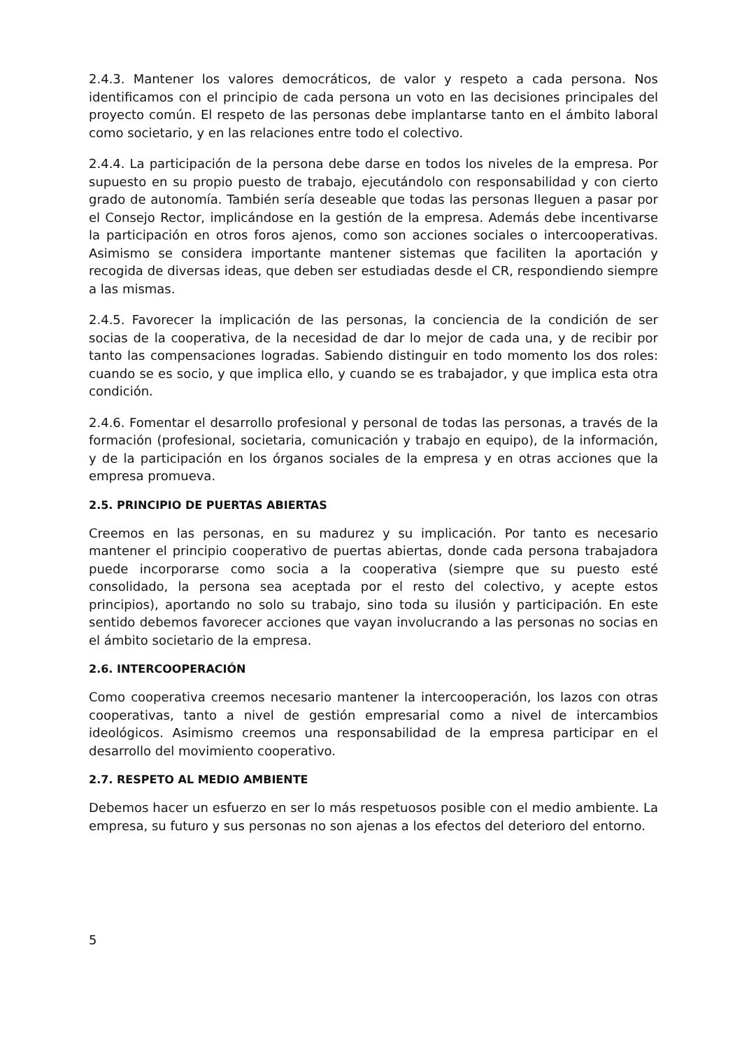2.4.3. Mantener los valores democráticos, de valor y respeto a cada persona. Nos identificamos con el principio de cada persona un voto en las decisiones principales del proyecto común. El respeto de las personas debe implantarse tanto en el ámbito laboral como societario, y en las relaciones entre todo el colectivo.
2.4.4. La participación de la persona debe darse en todos los niveles de la empresa. Por supuesto en su propio puesto de trabajo, ejecutándolo con responsabilidad y con cierto grado de autonomía. También sería deseable que todas las personas lleguen a pasar por el Consejo Rector, implicándose en la gestión de la empresa. Además debe incentivarse la participación en otros foros ajenos, como son acciones sociales o intercooperativas. Asimismo se considera importante mantener sistemas que faciliten la aportación y recogida de diversas ideas, que deben ser estudiadas desde el CR, respondiendo siempre a las mismas.
2.4.5. Favorecer la implicación de las personas, la conciencia de la condición de ser socias de la cooperativa, de la necesidad de dar lo mejor de cada una, y de recibir por tanto las compensaciones logradas. Sabiendo distinguir en todo momento los dos roles: cuando se es socio, y que implica ello, y cuando se es trabajador, y que implica esta otra condición.
2.4.6. Fomentar el desarrollo profesional y personal de todas las personas, a través de la formación (profesional, societaria, comunicación y trabajo en equipo), de la información, y de la participación en los órganos sociales de la empresa y en otras acciones que la empresa promueva.
2.5. PRINCIPIO DE PUERTAS ABIERTAS
Creemos en las personas, en su madurez y su implicación. Por tanto es necesario mantener el principio cooperativo de puertas abiertas, donde cada persona trabajadora puede incorporarse como socia a la cooperativa (siempre que su puesto esté consolidado, la persona sea aceptada por el resto del colectivo, y acepte estos principios), aportando no solo su trabajo, sino toda su ilusión y participación. En este sentido debemos favorecer acciones que vayan involucrando a las personas no socias en el ámbito societario de la empresa.
2.6. INTERCOOPERACIÓN
Como cooperativa creemos necesario mantener la intercooperación, los lazos con otras cooperativas, tanto a nivel de gestión empresarial como a nivel de intercambios ideológicos. Asimismo creemos una responsabilidad de la empresa participar en el desarrollo del movimiento cooperativo.
2.7. RESPETO AL MEDIO AMBIENTE
Debemos hacer un esfuerzo en ser lo más respetuosos posible con el medio ambiente. La empresa, su futuro y sus personas no son ajenas a los efectos del deterioro del entorno.
5